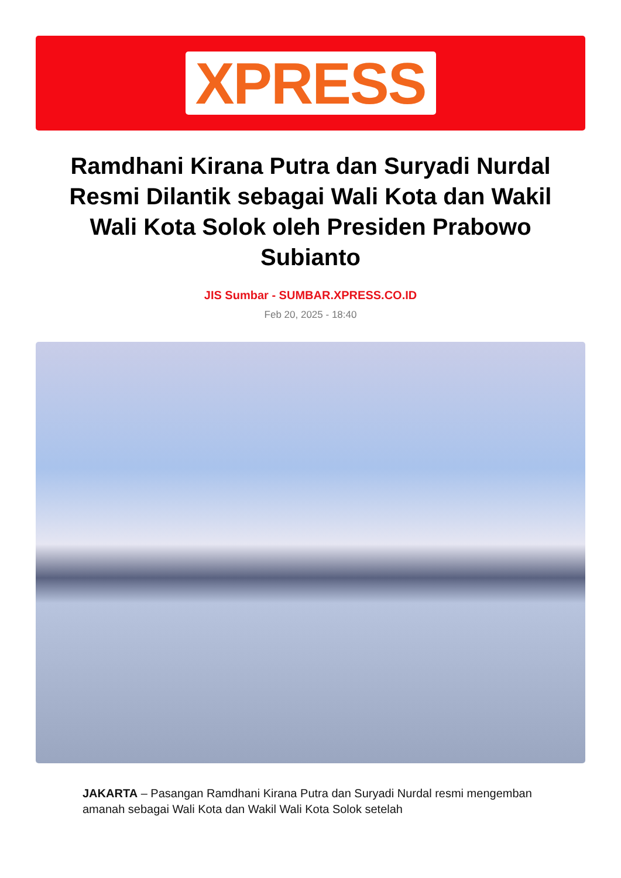XPRESS
Ramdhani Kirana Putra dan Suryadi Nurdal Resmi Dilantik sebagai Wali Kota dan Wakil Wali Kota Solok oleh Presiden Prabowo Subianto
JIS Sumbar - SUMBAR.XPRESS.CO.ID
Feb 20, 2025 - 18:40
JAKARTA – Pasangan Ramdhani Kirana Putra dan Suryadi Nurdal resmi mengemban amanah sebagai Wali Kota dan Wakil Wali Kota Solok setelah